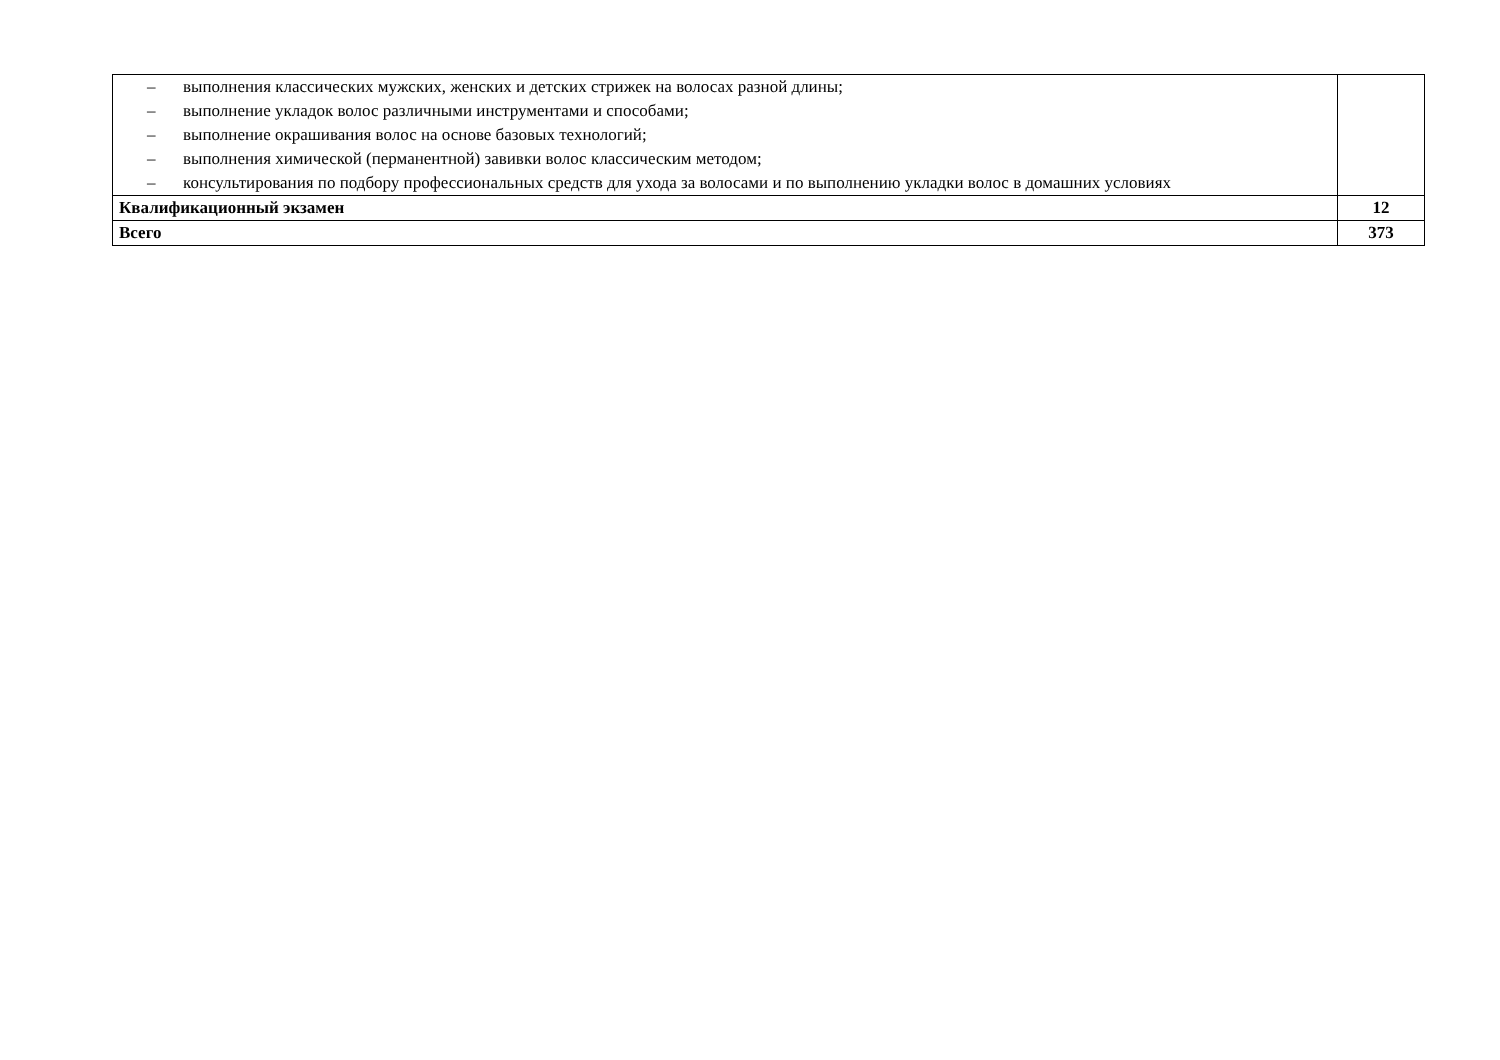| – выполнения классических мужских, женских и детских стрижек на волосах разной длины; – выполнение укладок волос различными инструментами и способами; – выполнение окрашивания волос на основе базовых технологий; – выполнения химической (перманентной) завивки волос классическим методом; – консультирования по подбору профессиональных средств для ухода за волосами и по выполнению укладки волос в домашних условиях | |
| Квалификационный экзамен | 12 |
| Всего | 373 |